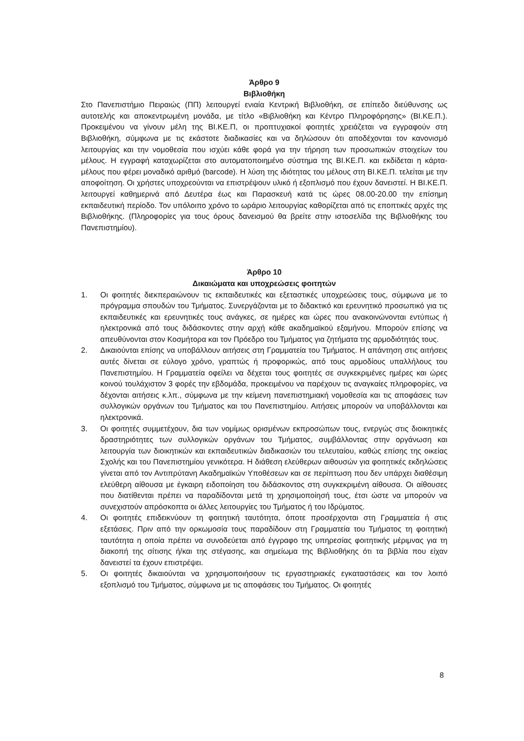Άρθρο 9
Βιβλιοθήκη
Στο Πανεπιστήμιο Πειραιώς (ΠΠ) λειτουργεί ενιαία Κεντρική Βιβλιοθήκη, σε επίπεδο διεύθυνσης ως αυτοτελής και αποκεντρωμένη μονάδα, με τίτλο «Βιβλιοθήκη και Κέντρο Πληροφόρησης» (ΒΙ.ΚΕ.Π.). Προκειμένου να γίνουν μέλη της ΒΙ.ΚΕ.Π, οι προπτυχιακοί φοιτητές χρειάζεται να εγγραφούν στη Βιβλιοθήκη, σύμφωνα με τις εκάστοτε διαδικασίες και να δηλώσουν ότι αποδέχονται τον κανονισμό λειτουργίας και την νομοθεσία που ισχύει κάθε φορά για την τήρηση των προσωπικών στοιχείων του μέλους. Η εγγραφή καταχωρίζεται στο αυτοματοποιημένο σύστημα της ΒΙ.ΚΕ.Π. και εκδίδεται η κάρτα-μέλους που φέρει μοναδικό αριθμό (barcode). Η λύση της ιδιότητας του μέλους στη ΒΙ.ΚΕ.Π. τελείται με την αποφοίτηση. Οι χρήστες υποχρεούνται να επιστρέψουν υλικό ή εξοπλισμό που έχουν δανειστεί. Η ΒΙ.ΚΕ.Π. λειτουργεί καθημερινά από Δευτέρα έως και Παρασκευή κατά τις ώρες 08.00-20.00 την επίσημη εκπαιδευτική περίοδο. Τον υπόλοιπο χρόνο το ωράριο λειτουργίας καθορίζεται από τις εποπτικές αρχές της Βιβλιοθήκης. (Πληροφορίες για τους όρους δανεισμού θα βρείτε στην ιστοσελίδα της Βιβλιοθήκης του Πανεπιστημίου).
Άρθρο 10
Δικαιώματα και υποχρεώσεις φοιτητών
1. Οι φοιτητές διεκπεραιώνουν τις εκπαιδευτικές και εξεταστικές υποχρεώσεις τους, σύμφωνα με το πρόγραμμα σπουδών του Τμήματος. Συνεργάζονται με το διδακτικό και ερευνητικό προσωπικό για τις εκπαιδευτικές και ερευνητικές τους ανάγκες, σε ημέρες και ώρες που ανακοινώνονται εντύπως ή ηλεκτρονικά από τους διδάσκοντες στην αρχή κάθε ακαδημαϊκού εξαμήνου. Μπορούν επίσης να απευθύνονται στον Κοσμήτορα και τον Πρόεδρο του Τμήματος για ζητήματα της αρμοδιότητάς τους.
2. Δικαιούνται επίσης να υποβάλλουν αιτήσεις στη Γραμματεία του Τμήματος. Η απάντηση στις αιτήσεις αυτές δίνεται σε εύλογο χρόνο, γραπτώς ή προφορικώς, από τους αρμοδίους υπαλλήλους του Πανεπιστημίου. Η Γραμματεία οφείλει να δέχεται τους φοιτητές σε συγκεκριμένες ημέρες και ώρες κοινού τουλάχιστον 3 φορές την εβδομάδα, προκειμένου να παρέχουν τις αναγκαίες πληροφορίες, να δέχονται αιτήσεις κ.λπ., σύμφωνα με την κείμενη πανεπιστημιακή νομοθεσία και τις αποφάσεις των συλλογικών οργάνων του Τμήματος και του Πανεπιστημίου. Αιτήσεις μπορούν να υποβάλλονται και ηλεκτρονικά.
3. Οι φοιτητές συμμετέχουν, δια των νομίμως ορισμένων εκπροσώπων τους, ενεργώς στις διοικητικές δραστηριότητες των συλλογικών οργάνων του Τμήματος, συμβάλλοντας στην οργάνωση και λειτουργία των διοικητικών και εκπαιδευτικών διαδικασιών του τελευταίου, καθώς επίσης της οικείας Σχολής και του Πανεπιστημίου γενικότερα. Η διάθεση ελεύθερων αιθουσών για φοιτητικές εκδηλώσεις γίνεται από τον Αντιπρύτανη Ακαδημαϊκών Υποθέσεων και σε περίπτωση που δεν υπάρχει διαθέσιμη ελεύθερη αίθουσα με έγκαιρη ειδοποίηση του διδάσκοντος στη συγκεκριμένη αίθουσα. Οι αίθουσες που διατίθενται πρέπει να παραδίδονται μετά τη χρησιμοποίησή τους, έτσι ώστε να μπορούν να συνεχιστούν απρόσκοπτα οι άλλες λειτουργίες του Τμήματος ή του Ιδρύματος.
4. Οι φοιτητές επιδεικνύουν τη φοιτητική ταυτότητα, όποτε προσέρχονται στη Γραμματεία ή στις εξετάσεις. Πριν από την ορκωμοσία τους παραδίδουν στη Γραμματεία του Τμήματος τη φοιτητική ταυτότητα η οποία πρέπει να συνοδεύεται από έγγραφο της υπηρεσίας φοιτητικής μέριμνας για τη διακοπή της σίτισης ή/και της στέγασης, και σημείωμα της Βιβλιοθήκης ότι τα βιβλία που είχαν δανειστεί τα έχουν επιστρέψει.
5. Οι φοιτητές δικαιούνται να χρησιμοποιήσουν τις εργαστηριακές εγκαταστάσεις και τον λοιπό εξοπλισμό του Τμήματος, σύμφωνα με τις αποφάσεις του Τμήματος. Οι φοιτητές
8